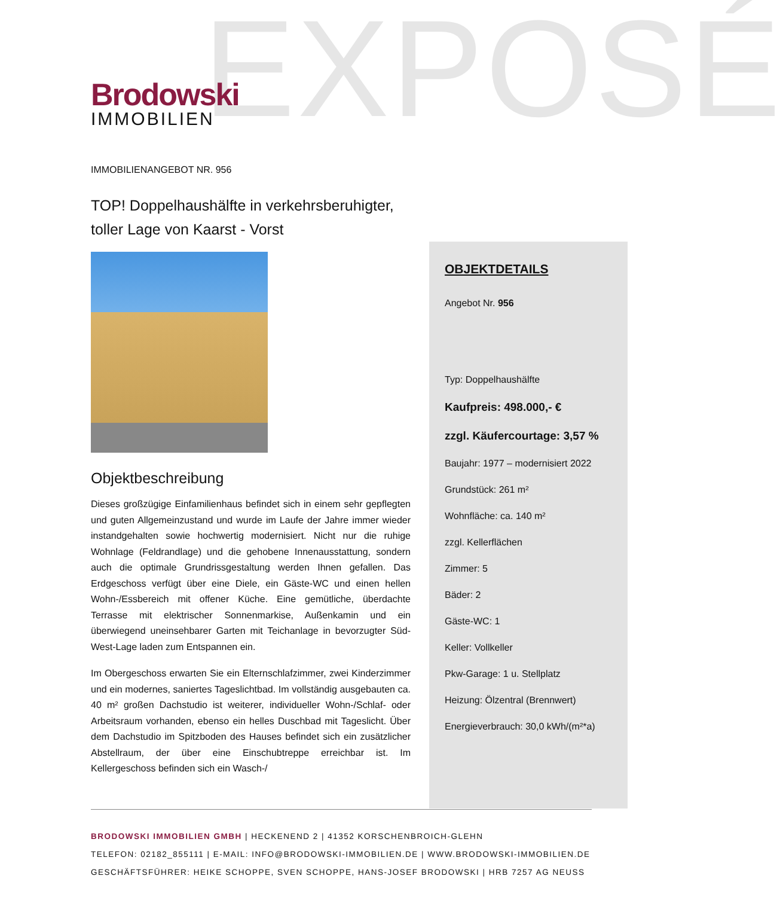EXPOSÉ
Brodowski
IMMOBILIEN
IMMOBILIENANGEBOT NR. 956
TOP! Doppelhaushälfte in verkehrsberuhigter, toller Lage von Kaarst - Vorst
Objektbeschreibung
Dieses großzügige Einfamilienhaus befindet sich in einem sehr gepflegten und guten Allgemeinzustand und wurde im Laufe der Jahre immer wieder instandgehalten sowie hochwertig modernisiert. Nicht nur die ruhige Wohnlage (Feldrandlage) und die gehobene Innenausstattung, sondern auch die optimale Grundrissgestaltung werden Ihnen gefallen. Das Erdgeschoss verfügt über eine Diele, ein Gäste-WC und einen hellen Wohn-/Essbereich mit offener Küche. Eine gemütliche, überdachte Terrasse mit elektrischer Sonnenmarkise, Außenkamin und ein überwiegend uneinsehbarer Garten mit Teichanlage in bevorzugter Süd-West-Lage laden zum Entspannen ein.
Im Obergeschoss erwarten Sie ein Elternschlafzimmer, zwei Kinderzimmer und ein modernes, saniertes Tageslichtbad. Im vollständig ausgebauten ca. 40 m² großen Dachstudio ist weiterer, individueller Wohn-/Schlaf- oder Arbeitsraum vorhanden, ebenso ein helles Duschbad mit Tageslicht. Über dem Dachstudio im Spitzboden des Hauses befindet sich ein zusätzlicher Abstellraum, der über eine Einschubtreppe erreichbar ist. Im Kellergeschoss befinden sich ein Wasch-/
OBJEKTDETAILS
Angebot Nr. 956
Typ: Doppelhaushälfte
Kaufpreis: 498.000,- €
zzgl. Käufercourtage: 3,57 %
Baujahr: 1977 – modernisiert 2022
Grundstück: 261 m²
Wohnfläche: ca. 140 m²
zzgl. Kellerflächen
Zimmer: 5
Bäder: 2
Gäste-WC: 1
Keller: Vollkeller
Pkw-Garage: 1 u. Stellplatz
Heizung: Ölzentral (Brennwert)
Energieverbrauch: 30,0 kWh/(m²*a)
BRODOWSKI IMMOBILIEN GMBH | HECKENEND 2 | 41352 KORSCHENBROICH-GLEHN
TELEFON: 02182_855111 | E-MAIL: INFO@BRODOWSKI-IMMOBILIEN.DE | WWW.BRODOWSKI-IMMOBILIEN.DE
GESCHÄFTSFÜHRER: HEIKE SCHOPPE, SVEN SCHOPPE, HANS-JOSEF BRODOWSKI | HRB 7257 AG NEUSS